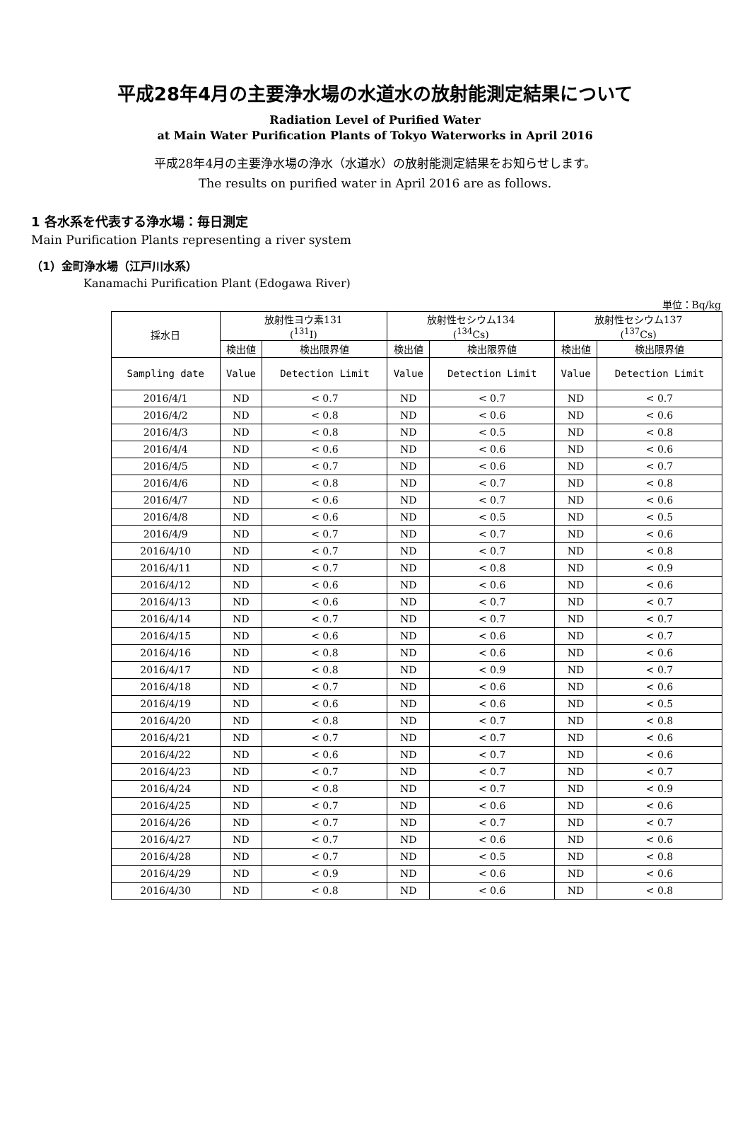平成28年4月の主要浄水場の水道水の放射能測定結果について
Radiation Level of Purified Water
at Main Water Purification Plants of Tokyo Waterworks in April 2016
平成28年4月の主要浄水場の浄水（水道水）の放射能測定結果をお知らせします。
The results on purified water in April 2016 are as follows.
1 各水系を代表する浄水場：毎日測定
Main Purification Plants representing a river system
（1）金町浄水場（江戸川水系）
Kanamachi Purification Plant (Edogawa River)
単位：Bq/kg
| 採水日 | 放射性ヨウ素131 (<sup>131</sup>I) | | 放射性セシウム134 (<sup>134</sup>Cs) | | 放射性セシウム137 (<sup>137</sup>Cs) | |
| --- | --- | --- | --- | --- | --- | --- |
| | 検出値 | 検出限界値 | 検出値 | 検出限界値 | 検出値 | 検出限界値 |
| Sampling date | Value | Detection Limit | Value | Detection Limit | Value | Detection Limit |
| 2016/4/1 | ND | < 0.7 | ND | < 0.7 | ND | < 0.7 |
| 2016/4/2 | ND | < 0.8 | ND | < 0.6 | ND | < 0.6 |
| 2016/4/3 | ND | < 0.8 | ND | < 0.5 | ND | < 0.8 |
| 2016/4/4 | ND | < 0.6 | ND | < 0.6 | ND | < 0.6 |
| 2016/4/5 | ND | < 0.7 | ND | < 0.6 | ND | < 0.7 |
| 2016/4/6 | ND | < 0.8 | ND | < 0.7 | ND | < 0.8 |
| 2016/4/7 | ND | < 0.6 | ND | < 0.7 | ND | < 0.6 |
| 2016/4/8 | ND | < 0.6 | ND | < 0.5 | ND | < 0.5 |
| 2016/4/9 | ND | < 0.7 | ND | < 0.7 | ND | < 0.6 |
| 2016/4/10 | ND | < 0.7 | ND | < 0.7 | ND | < 0.8 |
| 2016/4/11 | ND | < 0.7 | ND | < 0.8 | ND | < 0.9 |
| 2016/4/12 | ND | < 0.6 | ND | < 0.6 | ND | < 0.6 |
| 2016/4/13 | ND | < 0.6 | ND | < 0.7 | ND | < 0.7 |
| 2016/4/14 | ND | < 0.7 | ND | < 0.7 | ND | < 0.7 |
| 2016/4/15 | ND | < 0.6 | ND | < 0.6 | ND | < 0.7 |
| 2016/4/16 | ND | < 0.8 | ND | < 0.6 | ND | < 0.6 |
| 2016/4/17 | ND | < 0.8 | ND | < 0.9 | ND | < 0.7 |
| 2016/4/18 | ND | < 0.7 | ND | < 0.6 | ND | < 0.6 |
| 2016/4/19 | ND | < 0.6 | ND | < 0.6 | ND | < 0.5 |
| 2016/4/20 | ND | < 0.8 | ND | < 0.7 | ND | < 0.8 |
| 2016/4/21 | ND | < 0.7 | ND | < 0.7 | ND | < 0.6 |
| 2016/4/22 | ND | < 0.6 | ND | < 0.7 | ND | < 0.6 |
| 2016/4/23 | ND | < 0.7 | ND | < 0.7 | ND | < 0.7 |
| 2016/4/24 | ND | < 0.8 | ND | < 0.7 | ND | < 0.9 |
| 2016/4/25 | ND | < 0.7 | ND | < 0.6 | ND | < 0.6 |
| 2016/4/26 | ND | < 0.7 | ND | < 0.7 | ND | < 0.7 |
| 2016/4/27 | ND | < 0.7 | ND | < 0.6 | ND | < 0.6 |
| 2016/4/28 | ND | < 0.7 | ND | < 0.5 | ND | < 0.8 |
| 2016/4/29 | ND | < 0.9 | ND | < 0.6 | ND | < 0.6 |
| 2016/4/30 | ND | < 0.8 | ND | < 0.6 | ND | < 0.8 |